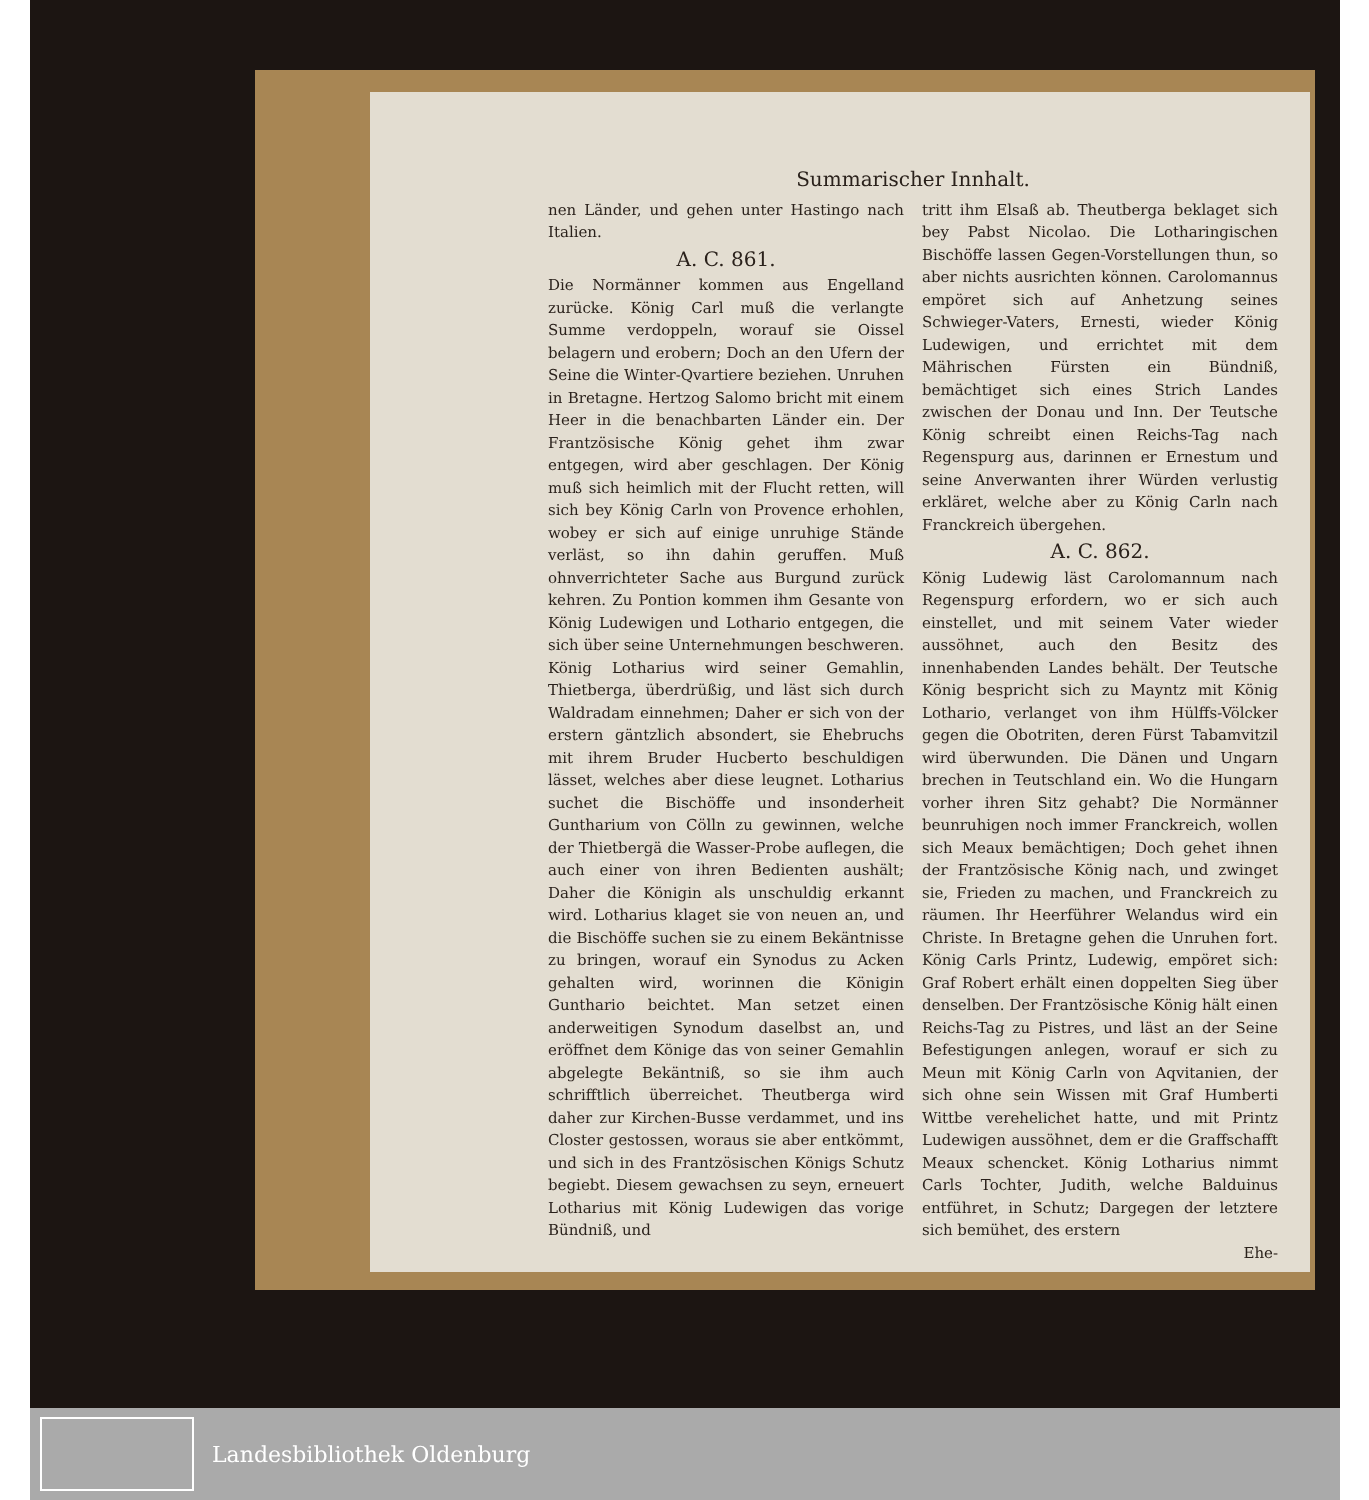Summarischer Innhalt.
nen Länder, und gehen unter Hastingo nach Italien.
A. C. 861.
Die Normänner kommen aus Engelland zurücke. König Carl muß die verlangte Summe verdoppeln, worauf sie Oissel belagern und erobern; Doch an den Ufern der Seine die Winter-Qvartiere beziehen. Unruhen in Bretagne. Hertzog Salomo bricht mit einem Heer in die benachbarten Länder ein. Der Frantzösische König gehet ihm zwar entgegen, wird aber geschlagen. Der König muß sich heimlich mit der Flucht retten, will sich bey König Carln von Provence erhohlen, wobey er sich auf einige unruhige Stände verläst, so ihn dahin geruffen. Muß ohnverrichteter Sache aus Burgund zurück kehren. Zu Pontion kommen ihm Gesante von König Ludewigen und Lothario entgegen, die sich über seine Unternehmungen beschweren. König Lotharius wird seiner Gemahlin, Thietberga, überdrüßig, und läst sich durch Waldradam einnehmen; Daher er sich von der erstern gäntzlich absondert, sie Ehebruchs mit ihrem Bruder Hucberto beschuldigen lässet, welches aber diese leugnet. Lotharius suchet die Bischöffe und insonderheit Guntharium von Cölln zu gewinnen, welche der Thietbergä die Wasser-Probe auflegen, die auch einer von ihren Bedienten aushält; Daher die Königin als unschuldig erkannt wird. Lotharius klaget sie von neuen an, und die Bischöffe suchen sie zu einem Bekäntnisse zu bringen, worauf ein Synodus zu Acken gehalten wird, worinnen die Königin Gunthario beichtet. Man setzet einen anderweitigen Synodum daselbst an, und eröffnet dem Könige das von seiner Gemahlin abgelegte Bekäntniß, so sie ihm auch schrifftlich überreichet. Theutberga wird daher zur Kirchen-Busse verdammet, und ins Closter gestossen, woraus sie aber entkömmt, und sich in des Frantzösischen Königs Schutz begiebt. Diesem gewachsen zu seyn, erneuert Lotharius mit König Ludewigen das vorige Bündniß, und
tritt ihm Elsaß ab. Theutberga beklaget sich bey Pabst Nicolao. Die Lotharingischen Bischöffe lassen Gegen-Vorstellungen thun, so aber nichts ausrichten können. Carolomannus empöret sich auf Anhetzung seines Schwieger-Vaters, Ernesti, wieder König Ludewigen, und errichtet mit dem Mährischen Fürsten ein Bündniß, bemächtiget sich eines Strich Landes zwischen der Donau und Inn. Der Teutsche König schreibt einen Reichs-Tag nach Regenspurg aus, darinnen er Ernestum und seine Anverwanten ihrer Würden verlustig erkläret, welche aber zu König Carln nach Franckreich übergehen.
A. C. 862.
König Ludewig läst Carolomannum nach Regenspurg erfordern, wo er sich auch einstellet, und mit seinem Vater wieder aussöhnet, auch den Besitz des innenhabenden Landes behält. Der Teutsche König bespricht sich zu Mayntz mit König Lothario, verlanget von ihm Hülffs-Völcker gegen die Obotriten, deren Fürst Tabamvitzil wird überwunden. Die Dänen und Ungarn brechen in Teutschland ein. Wo die Hungarn vorher ihren Sitz gehabt? Die Normänner beunruhigen noch immer Franckreich, wollen sich Meaux bemächtigen; Doch gehet ihnen der Frantzösische König nach, und zwinget sie, Frieden zu machen, und Franckreich zu räumen. Ihr Heerführer Welandus wird ein Christe. In Bretagne gehen die Unruhen fort. König Carls Printz, Ludewig, empöret sich: Graf Robert erhält einen doppelten Sieg über denselben. Der Frantzösische König hält einen Reichs-Tag zu Pistres, und läst an der Seine Befestigungen anlegen, worauf er sich zu Meun mit König Carln von Aqvitanien, der sich ohne sein Wissen mit Graf Humberti Wittbe verehelichet hatte, und mit Printz Ludewigen aussöhnet, dem er die Graffschafft Meaux schencket. König Lotharius nimmt Carls Tochter, Judith, welche Balduinus entführet, in Schutz; Dargegen der letztere sich bemühet, des erstern
Ehe-
Landesbibliothek Oldenburg